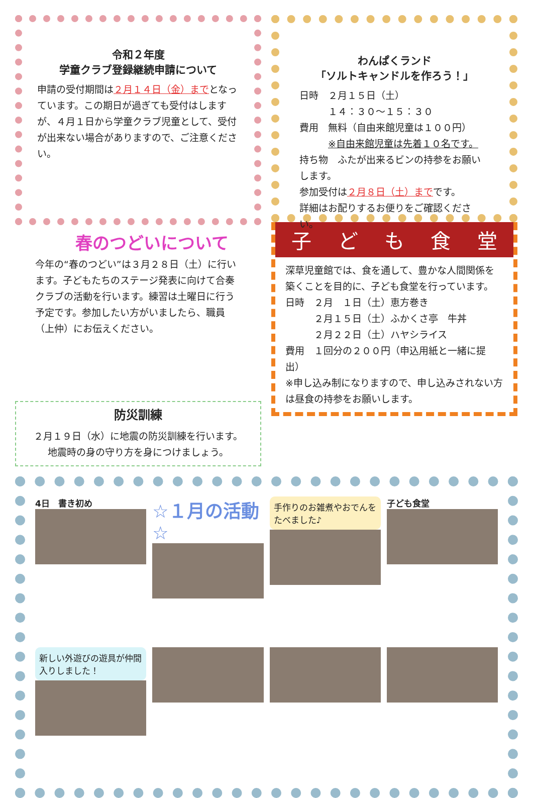令和２年度
学童クラブ登録継続申請について
申請の受付期間は２月１４日（金）までとなっています。この期日が過ぎても受付はしますが、４月１日から学童クラブ児童として、受付が出来ない場合がありますので、ご注意ください。
春のつどいについて
今年の“春のつどい”は３月２８日（土）に行います。子どもたちのステージ発表に向けて合奏クラブの活動を行います。練習は土曜日に行う予定です。参加したい方がいましたら、職員（上仲）にお伝えください。
防災訓練
２月１９日（水）に地震の防災訓練を行います。
地震時の身の守り方を身につけましょう。
わんぱくランド
「ソルトキャンドルを作ろう！」
日時　２月１５日（土）
　　　１４：３０～１５：３０
費用　無料（自由来館児童は１００円）
　　　※自由来館児童は先着１０名です。
持ち物　ふたが出来るビンの持参をお願いします。
参加受付は２月８日（土）までです。
詳細はお配りするお便りをご確認ください。
子 ど も 食 堂
深草児童館では、食を通して、豊かな人間関係を築くことを目的に、子ども食堂を行っています。
日時　２月　１日（土）恵方巻き
　　　２月１５日（土）ふかくさ亭　牛丼
　　　２月２２日（土）ハヤシライス
費用　１回分の２００円（申込用紙と一緒に提出）
※申し込み制になりますので、申し込みされない方は昼食の持参をお願いします。
4日　書き初め
☆１月の活動☆
手作りのお雑煮やおでんをたべました♪
子ども食堂
新しい外遊びの遊具が仲間入りしました！